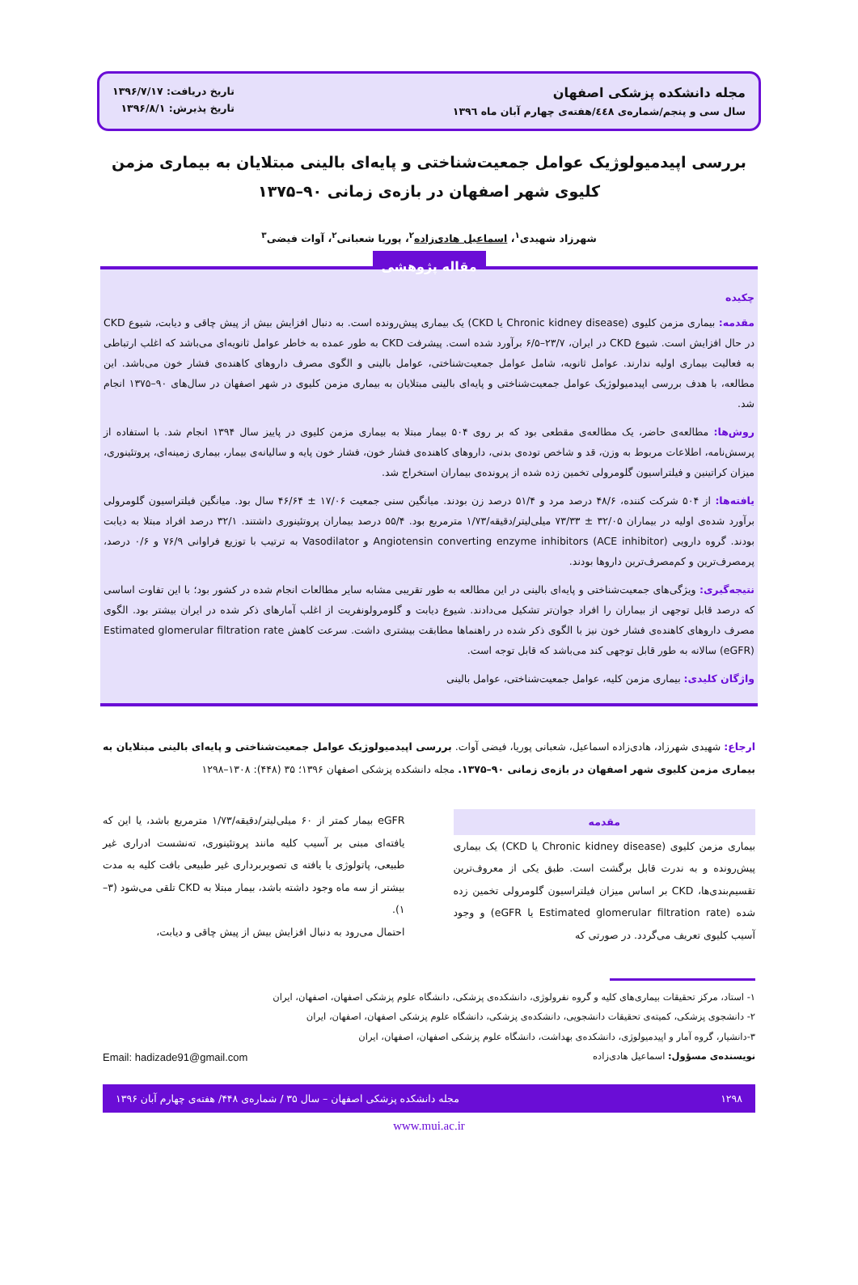مجله دانشکده پزشکی اصفهان
سال سی و پنجم/شماره‌ی ٤٤٨/هفته‌ی چهارم آبان ماه ١٣٩٦
تاریخ دریافت: ۱۳۹۶/۷/۱۷
تاریخ پذیرش: ۱۳۹۶/۸/۱
بررسی اپیدمیولوژیک عوامل جمعیت‌شناختی و پایه‌ای بالینی مبتلایان به بیماری مزمن کلیوی شهر اصفهان در بازه‌ی زمانی ۹۰–۱۳۷۵
شهرزاد شهیدی<sup>۱</sup>، اسماعیل هادی‌زاده<sup>۲</sup>، پوریا شعبانی<sup>۲</sup>، آوات فیضی<sup>۳</sup>
مقاله پژوهشی
چکیده
مقدمه: بیماری مزمن کلیوی (Chronic kidney disease یا CKD) یک بیماری پیش‌رونده است. به دنبال افزایش بیش از پیش چاقی و دیابت، شیوع CKD در حال افزایش است. شیوع CKD در ایران، ۲۳/۷–۶/۵ برآورد شده است. پیشرفت CKD به طور عمده به خاطر عوامل ثانویه‌ای می‌باشد که اغلب ارتباطی به فعالیت بیماری اولیه ندارند. عوامل ثانویه، شامل عوامل جمعیت‌شناختی، عوامل بالینی و الگوی مصرف داروهای کاهنده‌ی فشار خون می‌باشد. این مطالعه، با هدف بررسی اپیدمیولوژیک عوامل جمعیت‌شناختی و پایه‌ای بالینی مبتلایان به بیماری مزمن کلیوی در شهر اصفهان در سال‌های ۹۰–۱۳۷۵ انجام شد.
روش‌ها: مطالعه‌ی حاضر، یک مطالعه‌ی مقطعی بود که بر روی ۵۰۴ بیمار مبتلا به بیماری مزمن کلیوی در پاییز سال ۱۳۹۴ انجام شد. با استفاده از پرسش‌نامه، اطلاعات مربوط به وزن، قد و شاخص توده‌ی بدنی، داروهای کاهنده‌ی فشار خون، فشار خون پایه و سالیانه‌ی بیمار، بیماری زمینه‌ای، پروتئینوری، میزان کراتینین و فیلتراسیون گلومرولی تخمین زده شده از پرونده‌ی بیماران استخراج شد.
یافته‌ها: از ۵۰۴ شرکت کننده، ۴۸/۶ درصد مرد و ۵۱/۴ درصد زن بودند. میانگین سنی جمعیت ۱۷/۰۶ ± ۴۶/۶۴ سال بود. میانگین فیلتراسیون گلومرولی برآورد شده‌ی اولیه در بیماران ۳۲/۰۵ ± ۷۳/۳۳ میلی‌لیتر/دقیقه/۱/۷۳ مترمربع بود. ۵۵/۴ درصد بیماران پروتئینوری داشتند. ۳۲/۱ درصد افراد مبتلا به دیابت بودند. گروه دارویی Angiotensin converting enzyme inhibitors (ACE inhibitor) و Vasodilator به ترتیب با توزیع فراوانی ۷۶/۹ و ۰/۶ درصد، پرمصرف‌ترین و کم‌مصرف‌ترین داروها بودند.
نتیجه‌گیری: ویژگی‌های جمعیت‌شناختی و پایه‌ای بالینی در این مطالعه به طور تقریبی مشابه سایر مطالعات انجام شده در کشور بود؛ با این تفاوت اساسی که درصد قابل توجهی از بیماران را افراد جوان‌تر تشکیل می‌دادند. شیوع دیابت و گلومرولونفریت از اغلب آمارهای ذکر شده در ایران بیشتر بود. الگوی مصرف داروهای کاهنده‌ی فشار خون نیز با الگوی ذکر شده در راهنماها مطابقت بیشتری داشت. سرعت کاهش Estimated glomerular filtration rate (eGFR) سالانه به طور قابل توجهی کند می‌باشد که قابل توجه است.
واژگان کلیدی: بیماری مزمن کلیه، عوامل جمعیت‌شناختی، عوامل بالینی
ارجاع: شهیدی شهرزاد، هادی‌زاده اسماعیل، شعبانی پوریا، فیضی آوات. بررسی اپیدمیولوژیک عوامل جمعیت‌شناختی و پایه‌ای بالینی مبتلایان به بیماری مزمن کلیوی شهر اصفهان در بازه‌ی زمانی ۹۰–۱۳۷۵. مجله دانشکده پزشکی اصفهان ۱۳۹۶؛ ۳۵ (۴۴۸): ۱۳۰۸–۱۲۹۸
مقدمه
بیماری مزمن کلیوی (Chronic kidney disease یا CKD) یک بیماری پیش‌رونده و به ندرت قابل برگشت است. طبق یکی از معروف‌ترین تقسیم‌بندی‌ها، CKD بر اساس میزان فیلتراسیون گلومرولی تخمین زده شده (Estimated glomerular filtration rate یا eGFR) و وجود آسیب کلیوی تعریف می‌گردد. در صورتی که
eGFR بیمار کمتر از ۶۰ میلی‌لیتر/دقیقه/۱/۷۳ مترمربع باشد، یا این که یافته‌ای مبنی بر آسیب کلیه مانند پروتئینوری، ته‌نشست ادراری غیر طبیعی، پاتولوژی یا یافته ی تصویربرداری غیر طبیعی بافت کلیه به مدت بیشتر از سه ماه وجود داشته باشد، بیمار مبتلا به CKD تلقی می‌شود (۳–۱).
احتمال می‌رود به دنبال افزایش بیش از پیش چاقی و دیابت،
۱- استاد، مرکز تحقیقات بیماری‌های کلیه و گروه نفرولوژی، دانشکده‌ی پزشکی، دانشگاه علوم پزشکی اصفهان، اصفهان، ایران
۲- دانشجوی پزشکی، کمیته‌ی تحقیقات دانشجویی، دانشکده‌ی پزشکی، دانشگاه علوم پزشکی اصفهان، اصفهان، ایران
۳-دانشیار، گروه آمار و اپیدمیولوژی، دانشکده‌ی بهداشت، دانشگاه علوم پزشکی اصفهان، اصفهان، ایران
نویسنده‌ی مسؤول: اسماعیل هادی‌زاده Email: hadizade91@gmail.com
۱۲۹۸ مجله دانشکده پزشکی اصفهان – سال ۳۵ / شماره‌ی ۴۴۸/ هفته‌ی چهارم آبان ۱۳۹۶
www.mui.ac.ir